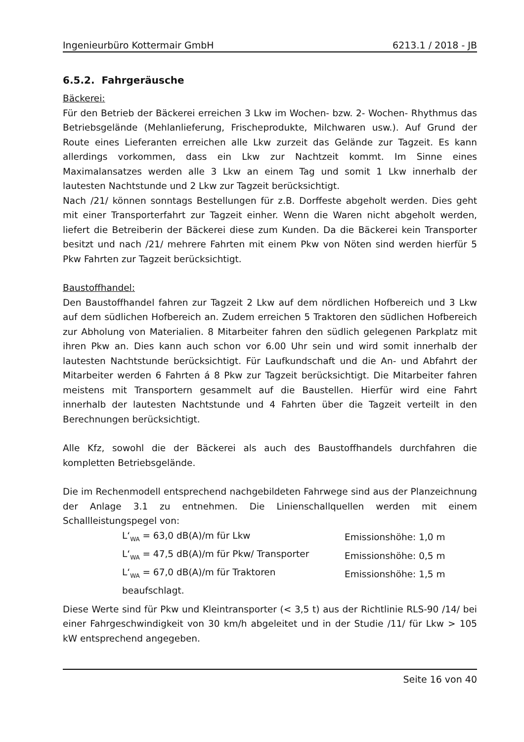Ingenieurbüro Kottermair GmbH 6213.1 / 2018 - JB
6.5.2. Fahrgeräusche
Bäckerei:
Für den Betrieb der Bäckerei erreichen 3 Lkw im Wochen- bzw. 2- Wochen- Rhythmus das Betriebsgelände (Mehlanlieferung, Frischeprodukte, Milchwaren usw.). Auf Grund der Route eines Lieferanten erreichen alle Lkw zurzeit das Gelände zur Tagzeit. Es kann allerdings vorkommen, dass ein Lkw zur Nachtzeit kommt. Im Sinne eines Maximalansatzes werden alle 3 Lkw an einem Tag und somit 1 Lkw innerhalb der lautesten Nachtstunde und 2 Lkw zur Tagzeit berücksichtigt.
Nach /21/ können sonntags Bestellungen für z.B. Dorffeste abgeholt werden. Dies geht mit einer Transporterfahrt zur Tagzeit einher. Wenn die Waren nicht abgeholt werden, liefert die Betreiberin der Bäckerei diese zum Kunden. Da die Bäckerei kein Transporter besitzt und nach /21/ mehrere Fahrten mit einem Pkw von Nöten sind werden hierfür 5 Pkw Fahrten zur Tagzeit berücksichtigt.
Baustoffhandel:
Den Baustoffhandel fahren zur Tagzeit 2 Lkw auf dem nördlichen Hofbereich und 3 Lkw auf dem südlichen Hofbereich an. Zudem erreichen 5 Traktoren den südlichen Hofbereich zur Abholung von Materialien. 8 Mitarbeiter fahren den südlich gelegenen Parkplatz mit ihren Pkw an. Dies kann auch schon vor 6.00 Uhr sein und wird somit innerhalb der lautesten Nachtstunde berücksichtigt. Für Laufkundschaft und die An- und Abfahrt der Mitarbeiter werden 6 Fahrten á 8 Pkw zur Tagzeit berücksichtigt. Die Mitarbeiter fahren meistens mit Transportern gesammelt auf die Baustellen. Hierfür wird eine Fahrt innerhalb der lautesten Nachtstunde und 4 Fahrten über die Tagzeit verteilt in den Berechnungen berücksichtigt.
Alle Kfz, sowohl die der Bäckerei als auch des Baustoffhandels durchfahren die kompletten Betriebsgelände.
Die im Rechenmodell entsprechend nachgebildeten Fahrwege sind aus der Planzeichnung der Anlage 3.1 zu entnehmen. Die Linienschallquellen werden mit einem Schallleistungspegel von:
| L‘<sub>WA</sub> = 63,0 dB(A)/m für Lkw | Emissionshöhe: 1,0 m |
| L‘<sub>WA</sub> = 47,5 dB(A)/m für Pkw/ Transporter | Emissionshöhe: 0,5 m |
| L‘<sub>WA</sub> = 67,0 dB(A)/m für Traktoren | Emissionshöhe: 1,5 m |
| beaufschlagt. | |
Diese Werte sind für Pkw und Kleintransporter (< 3,5 t) aus der Richtlinie RLS-90 /14/ bei einer Fahrgeschwindigkeit von 30 km/h abgeleitet und in der Studie /11/ für Lkw > 105 kW entsprechend angegeben.
Seite 16 von 40